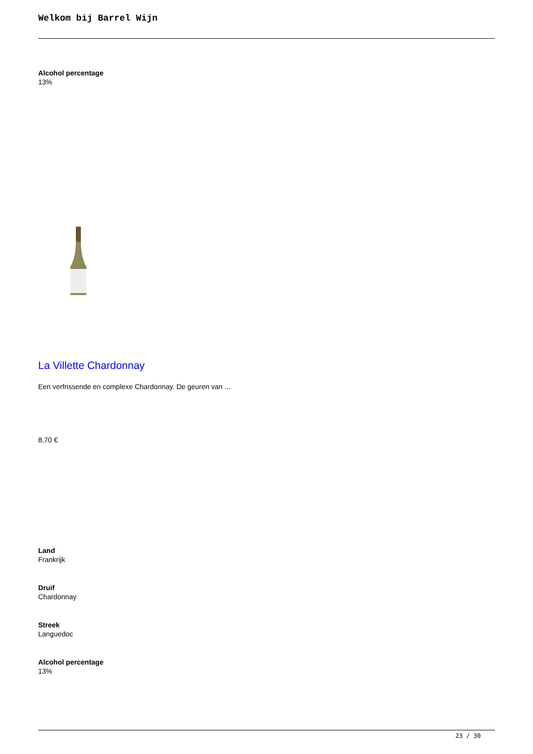Welkom bij Barrel Wijn
Alcohol percentage
13%
La Villette Chardonnay
Een verfrissende en complexe Chardonnay. De geuren van ...
8,70 €
Land
Frankrijk
Druif
Chardonnay
Streek
Languedoc
Alcohol percentage
13%
23 / 30